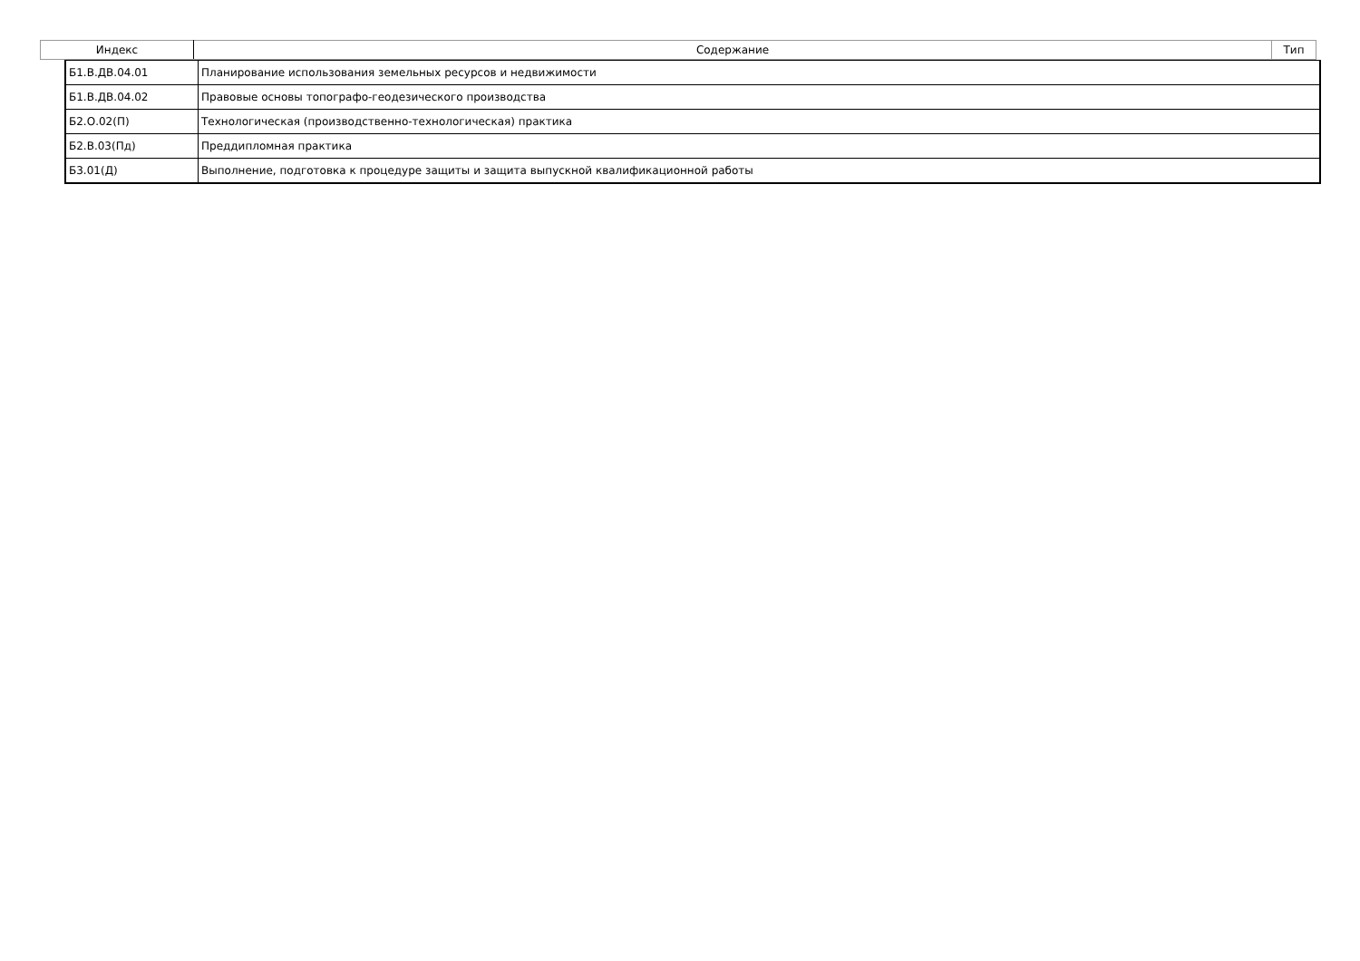| Индекс | Содержание | Тип |
| --- | --- | --- |
| Б1.В.ДВ.04.01 | Планирование использования земельных ресурсов и недвижимости |
| Б1.В.ДВ.04.02 | Правовые основы топографо-геодезического производства |
| Б2.О.02(П) | Технологическая (производственно-технологическая) практика |
| Б2.В.03(Пд) | Преддипломная практика |
| Б3.01(Д) | Выполнение, подготовка к процедуре защиты и защита выпускной квалификационной работы |